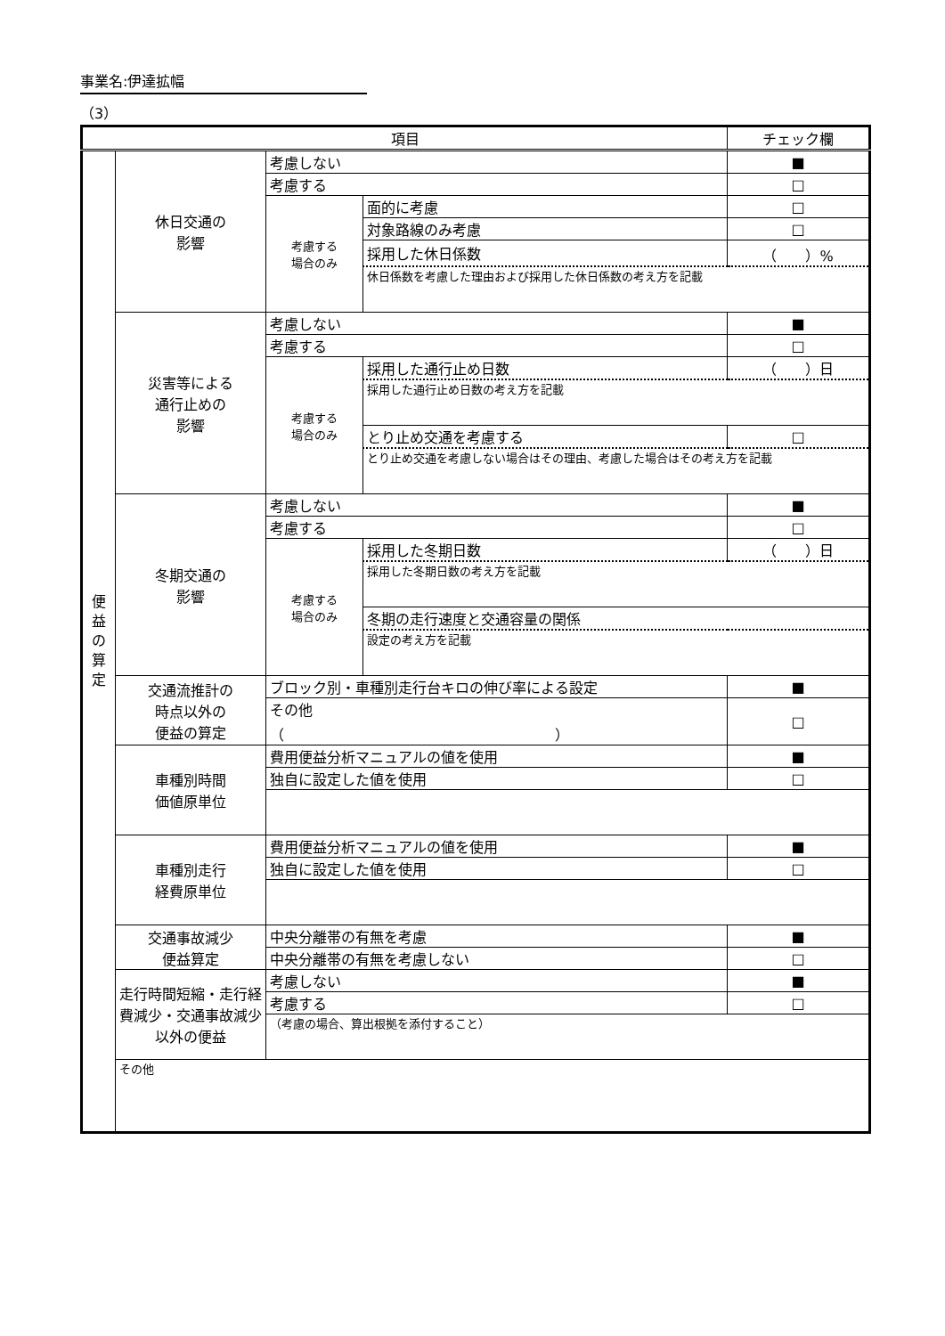事業名:伊達拡幅
（3）
| 項目 | | | | チェック欄 |
| --- | --- | --- | --- | --- |
| 便 益 の 算 定 | 休日交通の 影響 | 考慮しない | | ■ |
| | | 考慮する | | □ |
| | | 考慮する 場合のみ | 面的に考慮 | □ |
| | | | 対象路線のみ考慮 | □ |
| | | | 採用した休日係数 | （ ）% |
| | | | 休日係数を考慮した理由および採用した休日係数の考え方を記載 | |
| | 災害等による 通行止めの 影響 | 考慮しない | | ■ |
| | | 考慮する | | □ |
| | | 考慮する 場合のみ | 採用した通行止め日数 | （ ）日 |
| | | | 採用した通行止め日数の考え方を記載 | |
| | | | とり止め交通を考慮する | □ |
| | | | とり止め交通を考慮しない場合はその理由、考慮した場合はその考え方を記載 | |
| | 冬期交通の 影響 | 考慮しない | | ■ |
| | | 考慮する | | □ |
| | | 考慮する 場合のみ | 採用した冬期日数 | （ ）日 |
| | | | 採用した冬期日数の考え方を記載 | |
| | | | 冬期の走行速度と交通容量の関係 | |
| | | | 設定の考え方を記載 | |
| | 交通流推計の 時点以外の 便益の算定 | ブロック別・車種別走行台キロの伸び率による設定 | | ■ |
| | | その他 （ ） | | □ |
| | 車種別時間 価値原単位 | 費用便益分析マニュアルの値を使用 | | ■ |
| | | 独自に設定した値を使用 | | □ |
| | 車種別走行 経費原単位 | 費用便益分析マニュアルの値を使用 | | ■ |
| | | 独自に設定した値を使用 | | □ |
| | 交通事故減少 便益算定 | 中央分離帯の有無を考慮 | | ■ |
| | | 中央分離帯の有無を考慮しない | | □ |
| | 走行時間短縮・走行経費減少・交通事故減少以外の便益 | 考慮しない | | ■ |
| | | 考慮する | | □ |
| | | （考慮の場合、算出根拠を添付すること） | | |
| | その他 | | | |